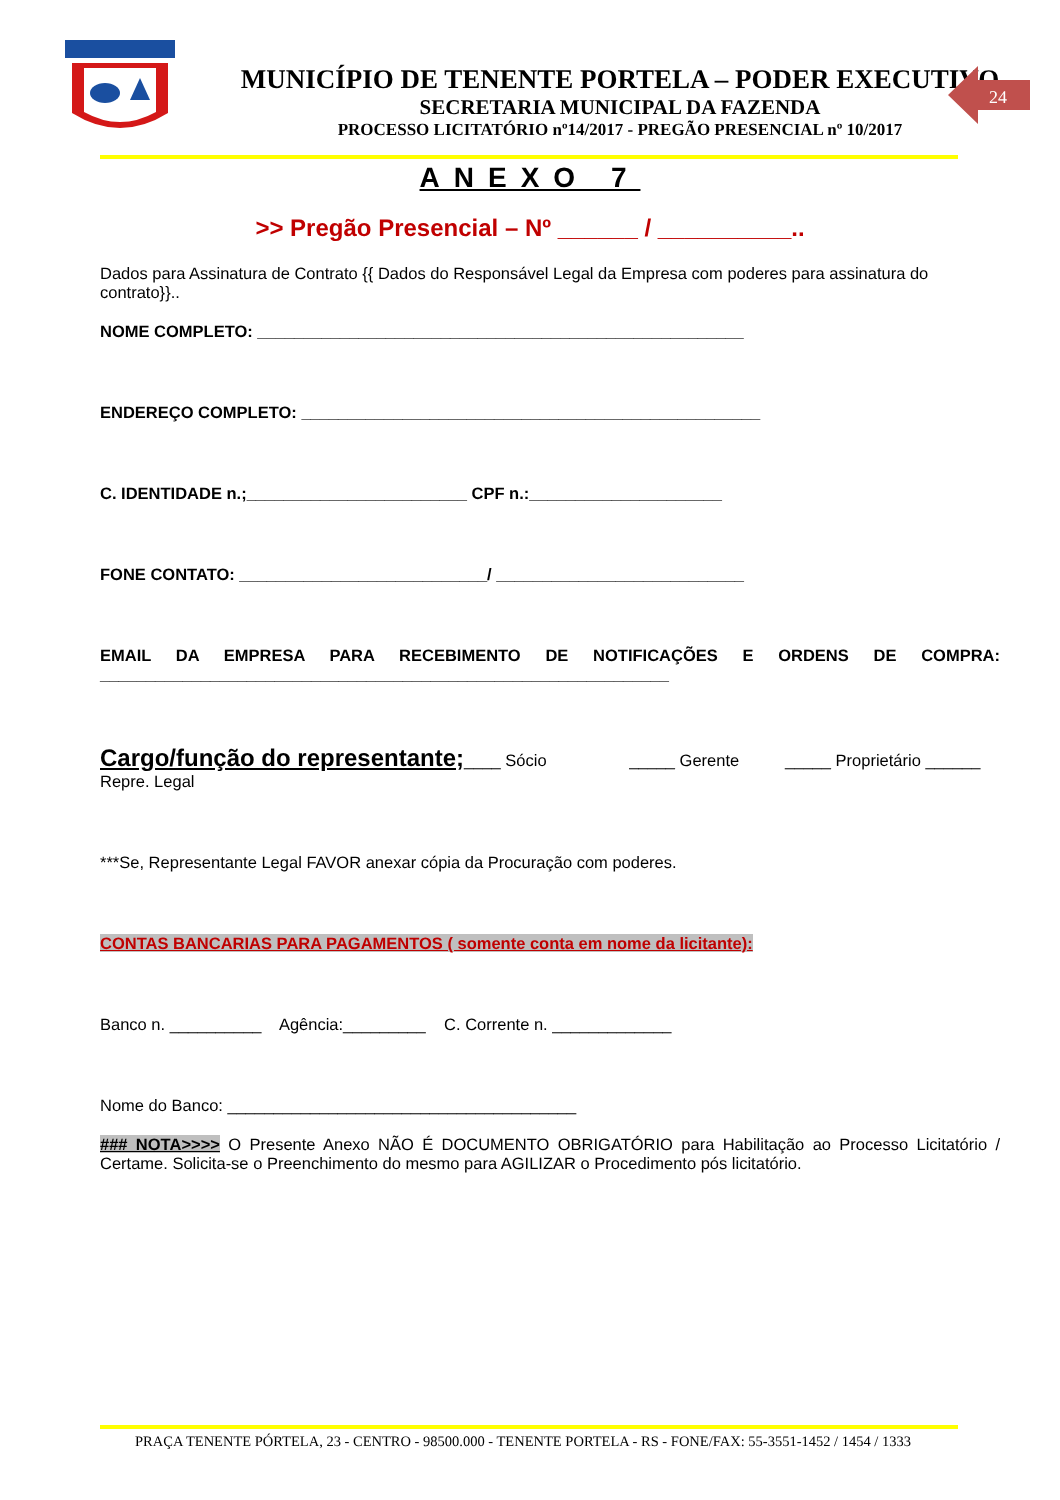MUNICÍPIO DE TENENTE PORTELA – PODER EXECUTIVO
SECRETARIA MUNICIPAL DA FAZENDA
PROCESSO LICITATÓRIO nº14/2017 - PREGÃO PRESENCIAL nº 10/2017
24
ANEXO 7
>> Pregão Presencial – Nº ______ / __________..
Dados para Assinatura de Contrato {{ Dados do Responsável Legal da Empresa com poderes para assinatura do contrato}}..
NOME COMPLETO: _____________________________________________________
ENDEREÇO COMPLETO: __________________________________________________
C. IDENTIDADE n.;________________________ CPF n.:_____________________
FONE CONTATO: ___________________________/ ___________________________
EMAIL DA EMPRESA PARA RECEBIMENTO DE NOTIFICAÇÕES E ORDENS DE COMPRA: ______________________________________________________________
Cargo/função do representante;____ Sócio _____ Gerente _____ Proprietário ______ Repre. Legal
***Se, Representante Legal FAVOR anexar cópia da Procuração com poderes.
CONTAS BANCARIAS PARA PAGAMENTOS ( somente conta em nome da licitante):
Banco n. __________ Agência:_________ C. Corrente n. _____________
Nome do Banco: ______________________________________
### NOTA>>>> O Presente Anexo NÃO É DOCUMENTO OBRIGATÓRIO para Habilitação ao Processo Licitatório / Certame. Solicita-se o Preenchimento do mesmo para AGILIZAR o Procedimento pós licitatório.
PRAÇA TENENTE PÓRTELA, 23 - CENTRO - 98500.000 - TENENTE PORTELA - RS - FONE/FAX: 55-3551-1452 / 1454 / 1333